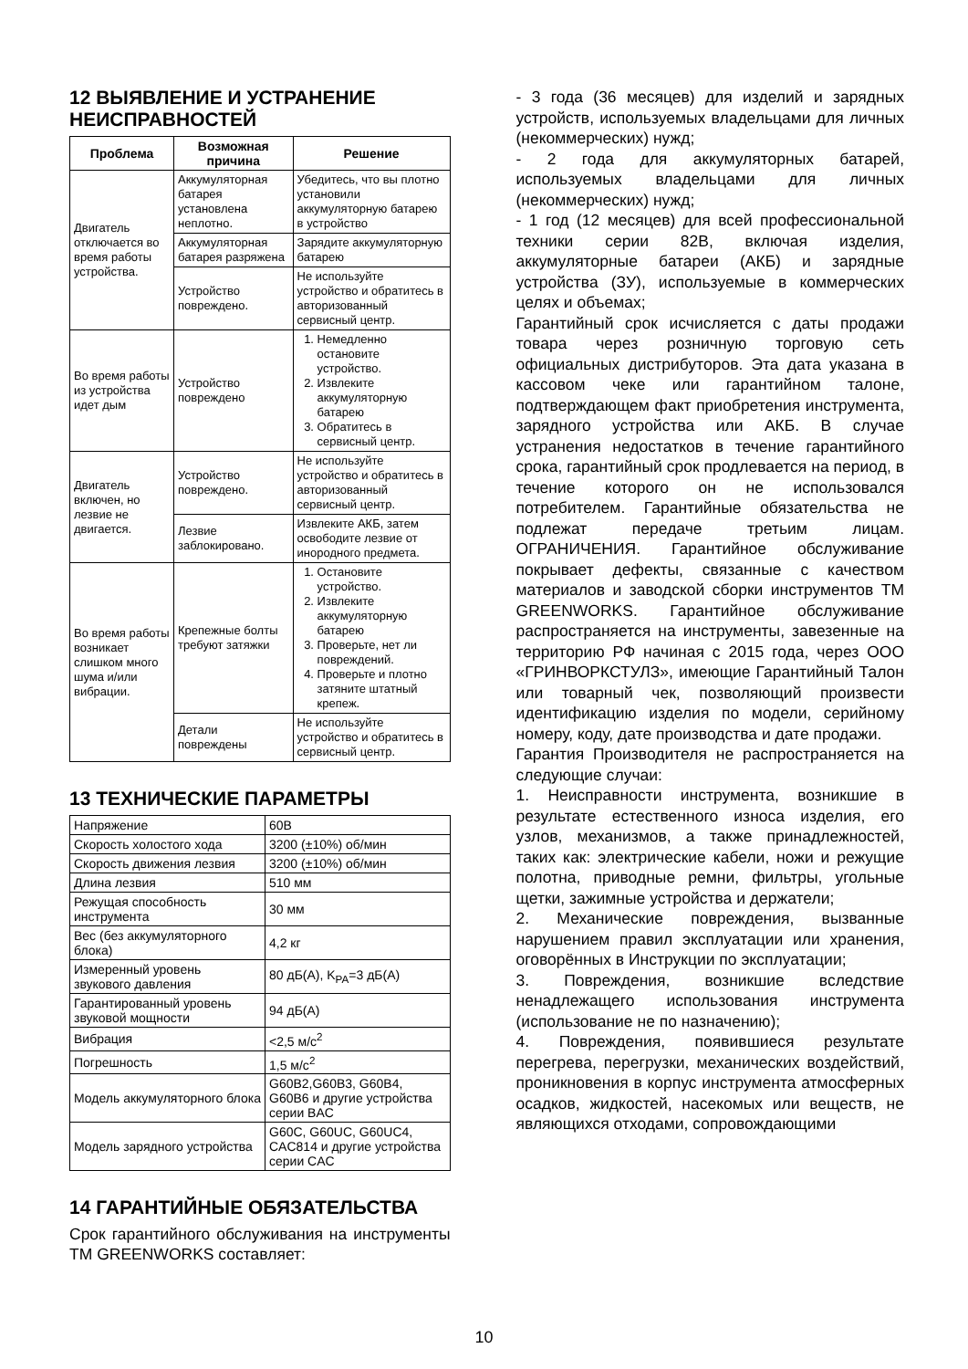12 ВЫЯВЛЕНИЕ И УСТРАНЕНИЕ НЕИСПРАВНОСТЕЙ
| Проблема | Возможная причина | Решение |
| --- | --- | --- |
| Двигатель отключается во время работы устройства. | Аккумуляторная батарея установлена неплотно. | Убедитесь, что вы плотно установили аккумуляторную батарею в устройство |
| | Аккумуляторная батарея разряжена | Зарядите аккумуляторную батарею |
| | Устройство повреждено. | Не используйте устройство и обратитесь в авторизованный сервисный центр. |
| Во время работы из устройства идет дым | Устройство повреждено | 1. Немедленно остановите устройство. 2. Извлеките аккумуляторную батарею 3. Обратитесь в сервисный центр. |
| Двигатель включен, но лезвие не двигается. | Устройство повреждено. | Не используйте устройство и обратитесь в авторизованный сервисный центр. |
| | Лезвие заблокировано. | Извлеките АКБ, затем освободите лезвие от инородного предмета. |
| Во время работы возникает слишком много шума и/или вибрации. | Крепежные болты требуют затяжки | 1. Остановите устройство. 2. Извлеките аккумуляторную батарею 3. Проверьте, нет ли повреждений. 4. Проверьте и плотно затяните штатный крепеж. |
| | Детали повреждены | Не используйте устройство и обратитесь в сервисный центр. |
13 ТЕХНИЧЕСКИЕ ПАРАМЕТРЫ
| Напряжение | 60В |
| Скорость холостого хода | 3200 (±10%) об/мин |
| Скорость движения лезвия | 3200 (±10%) об/мин |
| Длина лезвия | 510 мм |
| Режущая способность инструмента | 30 мм |
| Вес (без аккумуляторного блока) | 4,2 кг |
| Измеренный уровень звукового давления | 80 дБ(A), K<sub>PA</sub>=3 дБ(A) |
| Гарантированный уровень звуковой мощности | 94 дБ(A) |
| Вибрация | <2,5 м/с<sup>2</sup> |
| Погрешность | 1,5 м/с<sup>2</sup> |
| Модель аккумуляторного блока | G60B2,G60B3, G60B4, G60B6 и другие устройства серии BAC |
| Модель зарядного устройства | G60C, G60UC, G60UC4, CAC814 и другие устройства серии CAC |
14 ГАРАНТИЙНЫЕ ОБЯЗАТЕЛЬСТВА
Срок гарантийного обслуживания на инструменты ТМ GREENWORKS составляет:
- 3 года (36 месяцев) для изделий и зарядных устройств, используемых владельцами для личных (некоммерческих) нужд;
- 2 года для аккумуляторных батарей, используемых владельцами для личных (некоммерческих) нужд;
- 1 год (12 месяцев) для всей профессиональной техники серии 82В, включая изделия, аккумуляторные батареи (АКБ) и зарядные устройства (ЗУ), используемые в коммерческих целях и объемах;
Гарантийный срок исчисляется с даты продажи товара через розничную торговую сеть официальных дистрибуторов. Эта дата указана в кассовом чеке или гарантийном талоне, подтверждающем факт приобретения инструмента, зарядного устройства или АКБ. В случае устранения недостатков в течение гарантийного срока, гарантийный срок продлевается на период, в течение которого он не использовался потребителем. Гарантийные обязательства не подлежат передаче третьим лицам. ОГРАНИЧЕНИЯ. Гарантийное обслуживание покрывает дефекты, связанные с качеством материалов и заводской сборки инструментов ТМ GREENWORKS. Гарантийное обслуживание распространяется на инструменты, завезенные на территорию РФ начиная с 2015 года, через ООО «ГРИНВОРКСТУЛЗ», имеющие Гарантийный Талон или товарный чек, позволяющий произвести идентификацию изделия по модели, серийному номеру, коду, дате производства и дате продажи.
Гарантия Производителя не распространяется на следующие случаи:
1. Неисправности инструмента, возникшие в результате естественного износа изделия, его узлов, механизмов, а также принадлежностей, таких как: электрические кабели, ножи и режущие полотна, приводные ремни, фильтры, угольные щетки, зажимные устройства и держатели;
2. Механические повреждения, вызванные нарушением правил эксплуатации или хранения, оговорённых в Инструкции по эксплуатации;
3. Повреждения, возникшие вследствие ненадлежащего использования инструмента (использование не по назначению);
4. Повреждения, появившиеся результате перегрева, перегрузки, механических воздействий, проникновения в корпус инструмента атмосферных осадков, жидкостей, насекомых или веществ, не являющихся отходами, сопровождающими
10